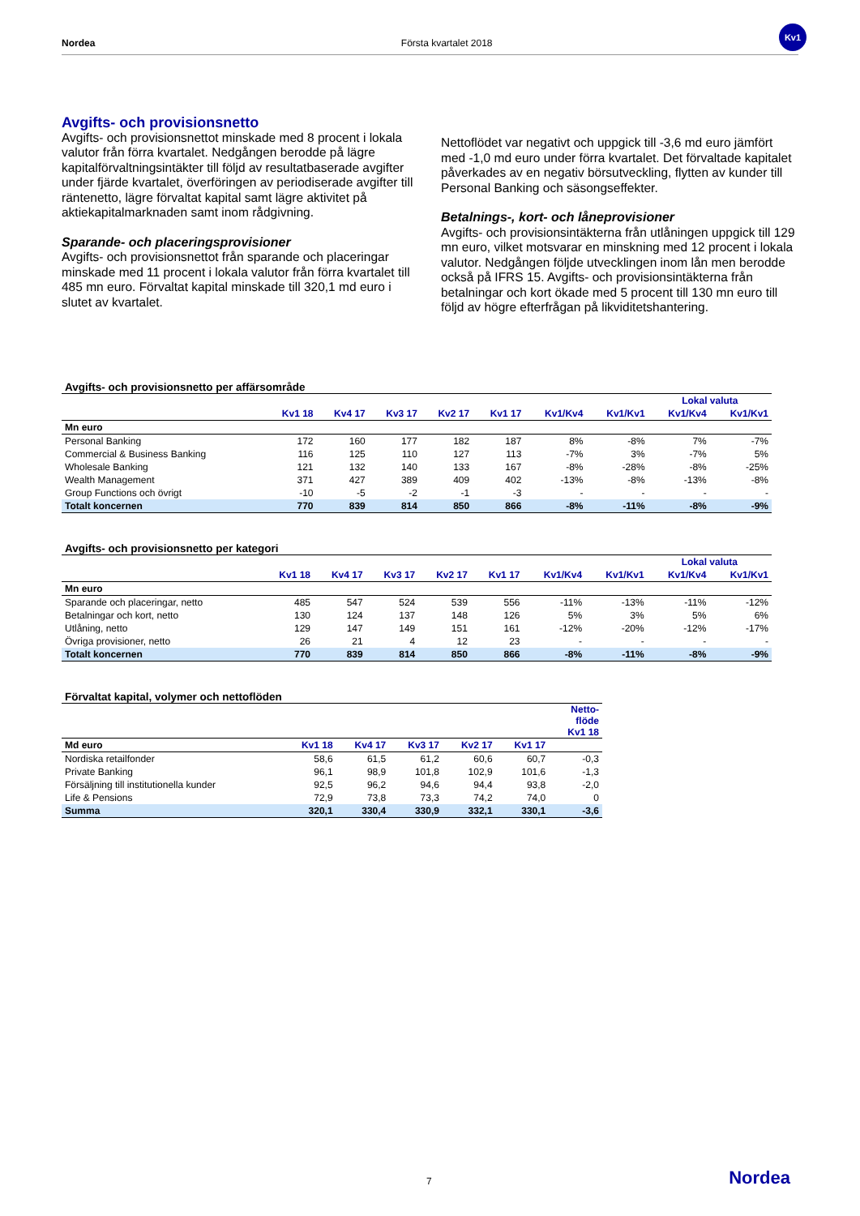Nordea Första kvartalet 2018
Kv1
Avgifts- och provisionsnetto
Avgifts- och provisionsnettot minskade med 8 procent i lokala valutor från förra kvartalet. Nedgången berodde på lägre kapitalförvaltningsintäkter till följd av resultatbaserade avgifter under fjärde kvartalet, överföringen av periodiserade avgifter till räntenetto, lägre förvaltat kapital samt lägre aktivitet på aktiekapitalmarknaden samt inom rådgivning.
Sparande- och placeringsprovisioner
Avgifts- och provisionsnettot från sparande och placeringar minskade med 11 procent i lokala valutor från förra kvartalet till 485 mn euro. Förvaltat kapital minskade till 320,1 md euro i slutet av kvartalet.
Nettoflödet var negativt och uppgick till -3,6 md euro jämfört med -1,0 md euro under förra kvartalet. Det förvaltade kapitalet påverkades av en negativ börsutveckling, flytten av kunder till Personal Banking och säsongseffekter.
Betalnings-, kort- och låneprovisioner
Avgifts- och provisionsintäkterna från utlåningen uppgick till 129 mn euro, vilket motsvarar en minskning med 12 procent i lokala valutor. Nedgången följde utvecklingen inom lån men berodde också på IFRS 15. Avgifts- och provisionsintäkterna från betalningar och kort ökade med 5 procent till 130 mn euro till följd av högre efterfrågan på likviditetshantering.
Avgifts- och provisionsnetto per affärsområde
| | | | | | | | | Lokal valuta | |
| --- | --- | --- | --- | --- | --- | --- | --- | --- | --- |
| | Kv1 18 | Kv4 17 | Kv3 17 | Kv2 17 | Kv1 17 | Kv1/Kv4 | Kv1/Kv1 | Kv1/Kv4 | Kv1/Kv1 |
| Mn euro | | | | | | | | | |
| Personal Banking | 172 | 160 | 177 | 182 | 187 | 8% | -8% | 7% | -7% |
| Commercial & Business Banking | 116 | 125 | 110 | 127 | 113 | -7% | 3% | -7% | 5% |
| Wholesale Banking | 121 | 132 | 140 | 133 | 167 | -8% | -28% | -8% | -25% |
| Wealth Management | 371 | 427 | 389 | 409 | 402 | -13% | -8% | -13% | -8% |
| Group Functions och övrigt | -10 | -5 | -2 | -1 | -3 | - | - | - | - |
| Totalt koncernen | 770 | 839 | 814 | 850 | 866 | -8% | -11% | -8% | -9% |
Avgifts- och provisionsnetto per kategori
| | | | | | | | | Lokal valuta | |
| --- | --- | --- | --- | --- | --- | --- | --- | --- | --- |
| | Kv1 18 | Kv4 17 | Kv3 17 | Kv2 17 | Kv1 17 | Kv1/Kv4 | Kv1/Kv1 | Kv1/Kv4 | Kv1/Kv1 |
| Mn euro | | | | | | | | | |
| Sparande och placeringar, netto | 485 | 547 | 524 | 539 | 556 | -11% | -13% | -11% | -12% |
| Betalningar och kort, netto | 130 | 124 | 137 | 148 | 126 | 5% | 3% | 5% | 6% |
| Utlåning, netto | 129 | 147 | 149 | 151 | 161 | -12% | -20% | -12% | -17% |
| Övriga provisioner, netto | 26 | 21 | 4 | 12 | 23 | - | - | - | - |
| Totalt koncernen | 770 | 839 | 814 | 850 | 866 | -8% | -11% | -8% | -9% |
Förvaltat kapital, volymer och nettoflöden
| | | | | | | Netto- flöde Kv1 18 |
| --- | --- | --- | --- | --- | --- | --- |
| Md euro | Kv1 18 | Kv4 17 | Kv3 17 | Kv2 17 | Kv1 17 | |
| Nordiska retailfonder | 58,6 | 61,5 | 61,2 | 60,6 | 60,7 | -0,3 |
| Private Banking | 96,1 | 98,9 | 101,8 | 102,9 | 101,6 | -1,3 |
| Försäljning till institutionella kunder | 92,5 | 96,2 | 94,6 | 94,4 | 93,8 | -2,0 |
| Life & Pensions | 72,9 | 73,8 | 73,3 | 74,2 | 74,0 | 0 |
| Summa | 320,1 | 330,4 | 330,9 | 332,1 | 330,1 | -3,6 |
7 Nordea